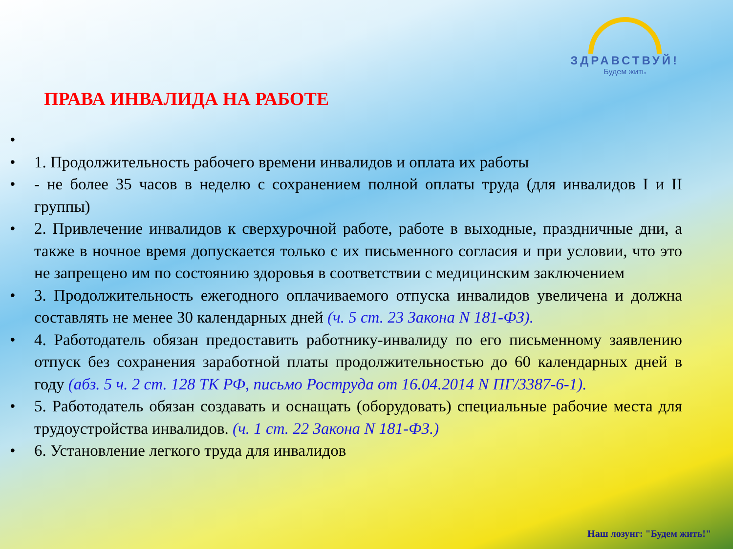ЗДРАВСТВУЙ!
Будем жить
ПРАВА ИНВАЛИДА НА РАБОТЕ
• • 1. Продолжительность рабочего времени инвалидов и оплата их работы
• - не более 35 часов в неделю с сохранением полной оплаты труда (для инвалидов I и II группы)
• 2. Привлечение инвалидов к сверхурочной работе, работе в выходные, праздничные дни, а также в ночное время допускается только с их письменного согласия и при условии, что это не запрещено им по состоянию здоровья в соответствии с медицинским заключением
• 3. Продолжительность ежегодного оплачиваемого отпуска инвалидов увеличена и должна составлять не менее 30 календарных дней (ч. 5 ст. 23 Закона N 181-ФЗ).
• 4. Работодатель обязан предоставить работнику-инвалиду по его письменному заявлению отпуск без сохранения заработной платы продолжительностью до 60 календарных дней в году (абз. 5 ч. 2 ст. 128 ТК РФ, письмо Роструда от 16.04.2014 N ПГ/3387-6-1).
• 5. Работодатель обязан создавать и оснащать (оборудовать) специальные рабочие места для трудоустройства инвалидов. (ч. 1 ст. 22 Закона N 181-ФЗ.)
• 6. Установление легкого труда для инвалидов
Наш лозунг: "Будем жить!"